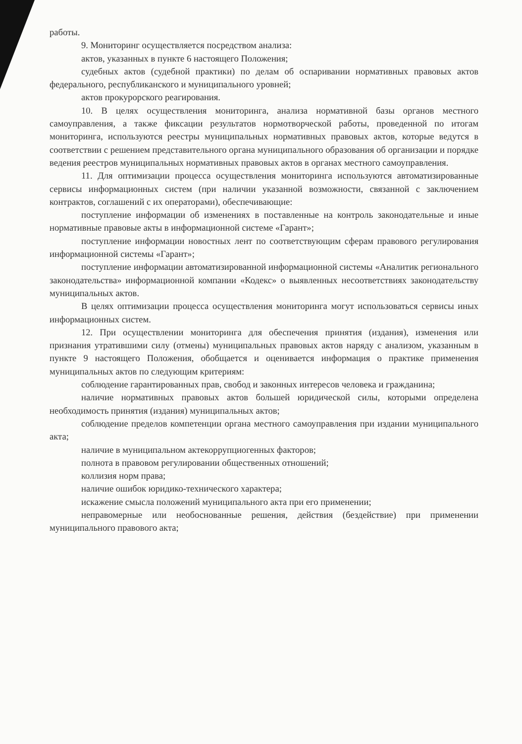работы.
9. Мониторинг осуществляется посредством анализа:
актов, указанных в пункте 6 настоящего Положения;
судебных актов (судебной практики) по делам об оспаривании нормативных правовых актов федерального, республиканского и муниципального уровней;
актов прокурорского реагирования.
10. В целях осуществления мониторинга, анализа нормативной базы органов местного самоуправления, а также фиксации результатов нормотворческой работы, проведенной по итогам мониторинга, используются реестры муниципальных нормативных правовых актов, которые ведутся в соответствии с решением представительного органа муниципального образования об организации и порядке ведения реестров муниципальных нормативных правовых актов в органах местного самоуправления.
11. Для оптимизации процесса осуществления мониторинга используются автоматизированные сервисы информационных систем (при наличии указанной возможности, связанной с заключением контрактов, соглашений с их операторами), обеспечивающие:
поступление информации об изменениях в поставленные на контроль законодательные и иные нормативные правовые акты в информационной системе «Гарант»;
поступление информации новостных лент по соответствующим сферам правового регулирования информационной системы «Гарант»;
поступление информации автоматизированной информационной системы «Аналитик регионального законодательства» информационной компании «Кодекс» о выявленных несоответствиях законодательству муниципальных актов.
В целях оптимизации процесса осуществления мониторинга могут использоваться сервисы иных информационных систем.
12. При осуществлении мониторинга для обеспечения принятия (издания), изменения или признания утратившими силу (отмены) муниципальных правовых актов наряду с анализом, указанным в пункте 9 настоящего Положения, обобщается и оценивается информация о практике применения муниципальных актов по следующим критериям:
соблюдение гарантированных прав, свобод и законных интересов человека и гражданина;
наличие нормативных правовых актов большей юридической силы, которыми определена необходимость принятия (издания) муниципальных актов;
соблюдение пределов компетенции органа местного самоуправления при издании муниципального акта;
наличие в муниципальном актекоррупциогенных факторов;
полнота в правовом регулировании общественных отношений;
коллизия норм права;
наличие ошибок юридико-технического характера;
искажение смысла положений муниципального акта при его применении;
неправомерные или необоснованные решения, действия (бездействие) при применении муниципального правового акта;